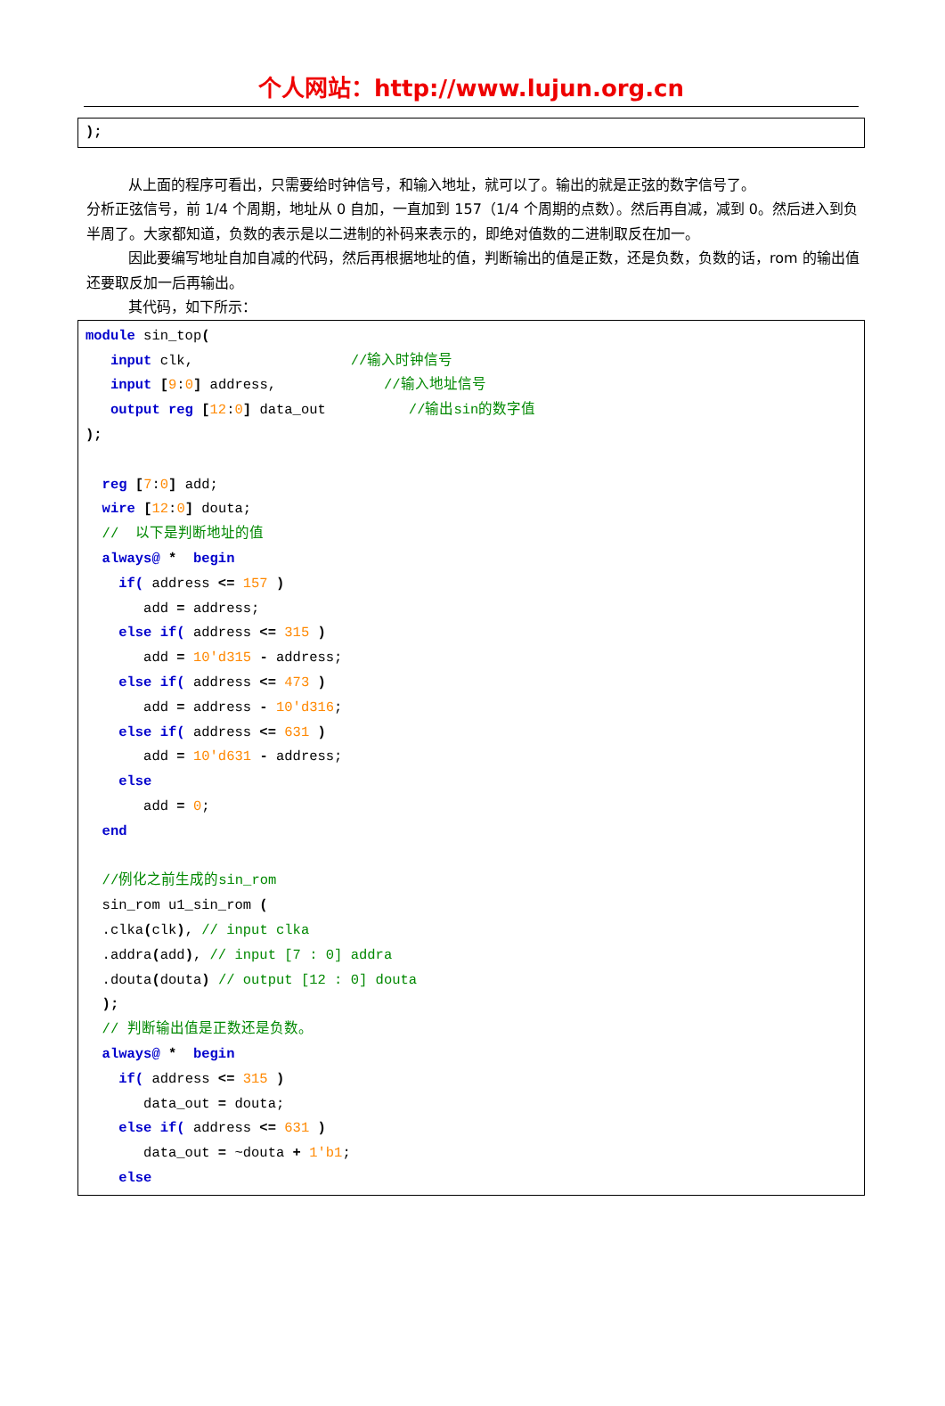个人网站：http://www.lujun.org.cn
);
从上面的程序可看出，只需要给时钟信号，和输入地址，就可以了。输出的就是正弦的数字信号了。
分析正弦信号，前 1/4 个周期，地址从 0 自加，一直加到 157（1/4 个周期的点数）。然后再自减，减到 0。然后进入到负半周了。大家都知道，负数的表示是以二进制的补码来表示的，即绝对值数的二进制取反在加一。
因此要编写地址自加自减的代码，然后再根据地址的值，判断输出的值是正数，还是负数，负数的话，rom 的输出值还要取反加一后再输出。
其代码，如下所示：
module sin_top(
input clk, //输入时钟信号
input [9:0] address, //输入地址信号
output reg [12:0] data_out //输出sin的数字值
);
reg [7:0] add;
wire [12:0] douta;
// 以下是判断地址的值
always@ * begin
if( address <= 157 )
add = address;
else if( address <= 315 )
add = 10'd315 - address;
else if( address <= 473 )
add = address - 10'd316;
else if( address <= 631 )
add = 10'd631 - address;
else
add = 0;
end
//例化之前生成的sin_rom
sin_rom u1_sin_rom (
.clka(clk), // input clka
.addra(add), // input [7 : 0] addra
.douta(douta) // output [12 : 0] douta
);
// 判断输出值是正数还是负数。
always@ * begin
if( address <= 315 )
data_out = douta;
else if( address <= 631 )
data_out = ~douta + 1'b1;
else